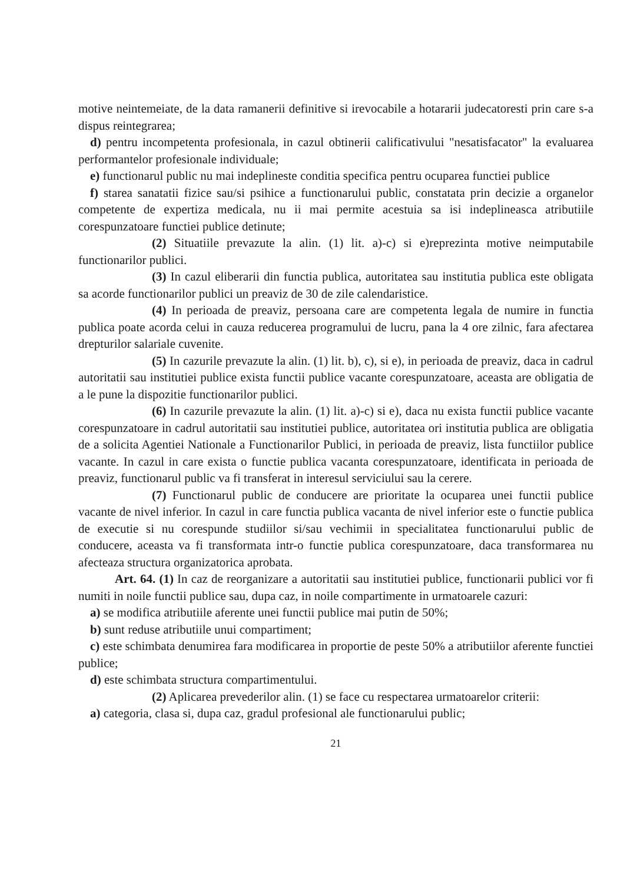motive neintemeiate, de la data ramanerii definitive si irevocabile a hotararii judecatoresti prin care s-a dispus reintegrarea;
d) pentru incompetenta profesionala, in cazul obtinerii calificativului "nesatisfacator" la evaluarea performantelor profesionale individuale;
e) functionarul public nu mai indeplineste conditia specifica pentru ocuparea functiei publice
f) starea sanatatii fizice sau/si psihice a functionarului public, constatata prin decizie a organelor competente de expertiza medicala, nu ii mai permite acestuia sa isi indeplineasca atributiile corespunzatoare functiei publice detinute;
(2) Situatiile prevazute la alin. (1) lit. a)-c) si e)reprezinta motive neimputabile functionarilor publici.
(3) In cazul eliberarii din functia publica, autoritatea sau institutia publica este obligata sa acorde functionarilor publici un preaviz de 30 de zile calendaristice.
(4) In perioada de preaviz, persoana care are competenta legala de numire in functia publica poate acorda celui in cauza reducerea programului de lucru, pana la 4 ore zilnic, fara afectarea drepturilor salariale cuvenite.
(5) In cazurile prevazute la alin. (1) lit. b), c), si e), in perioada de preaviz, daca in cadrul autoritatii sau institutiei publice exista functii publice vacante corespunzatoare, aceasta are obligatia de a le pune la dispozitie functionarilor publici.
(6) In cazurile prevazute la alin. (1) lit. a)-c) si e), daca nu exista functii publice vacante corespunzatoare in cadrul autoritatii sau institutiei publice, autoritatea ori institutia publica are obligatia de a solicita Agentiei Nationale a Functionarilor Publici, in perioada de preaviz, lista functiilor publice vacante. In cazul in care exista o functie publica vacanta corespunzatoare, identificata in perioada de preaviz, functionarul public va fi transferat in interesul serviciului sau la cerere.
(7) Functionarul public de conducere are prioritate la ocuparea unei functii publice vacante de nivel inferior. In cazul in care functia publica vacanta de nivel inferior este o functie publica de executie si nu corespunde studiilor si/sau vechimii in specialitatea functionarului public de conducere, aceasta va fi transformata intr-o functie publica corespunzatoare, daca transformarea nu afecteaza structura organizatorica aprobata.
Art. 64. (1) In caz de reorganizare a autoritatii sau institutiei publice, functionarii publici vor fi numiti in noile functii publice sau, dupa caz, in noile compartimente in urmatoarele cazuri:
a) se modifica atributiile aferente unei functii publice mai putin de 50%;
b) sunt reduse atributiile unui compartiment;
c) este schimbata denumirea fara modificarea in proportie de peste 50% a atributiilor aferente functiei publice;
d) este schimbata structura compartimentului.
(2) Aplicarea prevederilor alin. (1) se face cu respectarea urmatoarelor criterii:
a) categoria, clasa si, dupa caz, gradul profesional ale functionarului public;
21